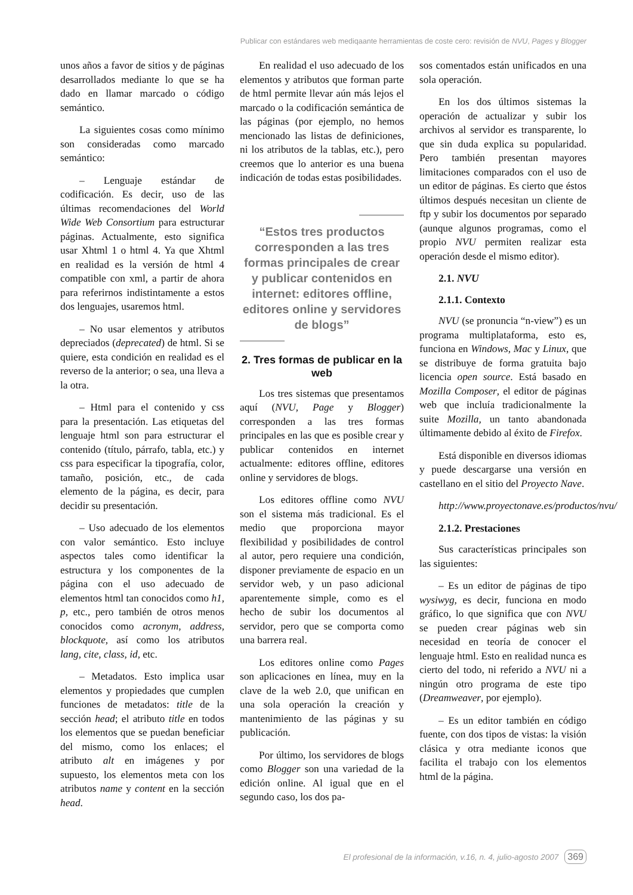Publicar con estándares web mediqaante herramientas de coste cero: revisión de NVU, Pages y Blogger
unos años a favor de sitios y de páginas desarrollados mediante lo que se ha dado en llamar marcado o código semántico.
La siguientes cosas como mínimo son consideradas como marcado semántico:
– Lenguaje estándar de codificación. Es decir, uso de las últimas recomendaciones del World Wide Web Consortium para estructurar páginas. Actualmente, esto significa usar Xhtml 1 o html 4. Ya que Xhtml en realidad es la versión de html 4 compatible con xml, a partir de ahora para referirnos indistintamente a estos dos lenguajes, usaremos html.
– No usar elementos y atributos depreciados (deprecated) de html. Si se quiere, esta condición en realidad es el reverso de la anterior; o sea, una lleva a la otra.
– Html para el contenido y css para la presentación. Las etiquetas del lenguaje html son para estructurar el contenido (título, párrafo, tabla, etc.) y css para especificar la tipografía, color, tamaño, posición, etc., de cada elemento de la página, es decir, para decidir su presentación.
– Uso adecuado de los elementos con valor semántico. Esto incluye aspectos tales como identificar la estructura y los componentes de la página con el uso adecuado de elementos html tan conocidos como h1, p, etc., pero también de otros menos conocidos como acronym, address, blockquote, así como los atributos lang, cite, class, id, etc.
– Metadatos. Esto implica usar elementos y propiedades que cumplen funciones de metadatos: title de la sección head; el atributo title en todos los elementos que se puedan beneficiar del mismo, como los enlaces; el atributo alt en imágenes y por supuesto, los elementos meta con los atributos name y content en la sección head.
En realidad el uso adecuado de los elementos y atributos que forman parte de html permite llevar aún más lejos el marcado o la codificación semántica de las páginas (por ejemplo, no hemos mencionado las listas de definiciones, ni los atributos de la tablas, etc.), pero creemos que lo anterior es una buena indicación de todas estas posibilidades.
“Estos tres productos corresponden a las tres formas principales de crear y publicar contenidos en internet: editores offline, editores online y servidores de blogs”
2. Tres formas de publicar en la web
Los tres sistemas que presentamos aquí (NVU, Page y Blogger) corresponden a las tres formas principales en las que es posible crear y publicar contenidos en internet actualmente: editores offline, editores online y servidores de blogs.
Los editores offline como NVU son el sistema más tradicional. Es el medio que proporciona mayor flexibilidad y posibilidades de control al autor, pero requiere una condición, disponer previamente de espacio en un servidor web, y un paso adicional aparentemente simple, como es el hecho de subir los documentos al servidor, pero que se comporta como una barrera real.
Los editores online como Pages son aplicaciones en línea, muy en la clave de la web 2.0, que unifican en una sola operación la creación y mantenimiento de las páginas y su publicación.
Por último, los servidores de blogs como Blogger son una variedad de la edición online. Al igual que en el segundo caso, los dos pa-
sos comentados están unificados en una sola operación.
En los dos últimos sistemas la operación de actualizar y subir los archivos al servidor es transparente, lo que sin duda explica su popularidad. Pero también presentan mayores limitaciones comparados con el uso de un editor de páginas. Es cierto que éstos últimos después necesitan un cliente de ftp y subir los documentos por separado (aunque algunos programas, como el propio NVU permiten realizar esta operación desde el mismo editor).
2.1. NVU
2.1.1. Contexto
NVU (se pronuncia “n-view”) es un programa multiplataforma, esto es, funciona en Windows, Mac y Linux, que se distribuye de forma gratuita bajo licencia open source. Está basado en Mozilla Composer, el editor de páginas web que incluía tradicionalmente la suite Mozilla, un tanto abandonada últimamente debido al éxito de Firefox.
Está disponible en diversos idiomas y puede descargarse una versión en castellano en el sitio del Proyecto Nave.
http://www.proyectonave.es/productos/nvu/
2.1.2. Prestaciones
Sus características principales son las siguientes:
– Es un editor de páginas de tipo wysiwyg, es decir, funciona en modo gráfico, lo que significa que con NVU se pueden crear páginas web sin necesidad en teoría de conocer el lenguaje html. Esto en realidad nunca es cierto del todo, ni referido a NVU ni a ningún otro programa de este tipo (Dreamweaver, por ejemplo).
– Es un editor también en código fuente, con dos tipos de vistas: la visión clásica y otra mediante iconos que facilita el trabajo con los elementos html de la página.
El profesional de la información, v.16, n. 4, julio-agosto 2007 369